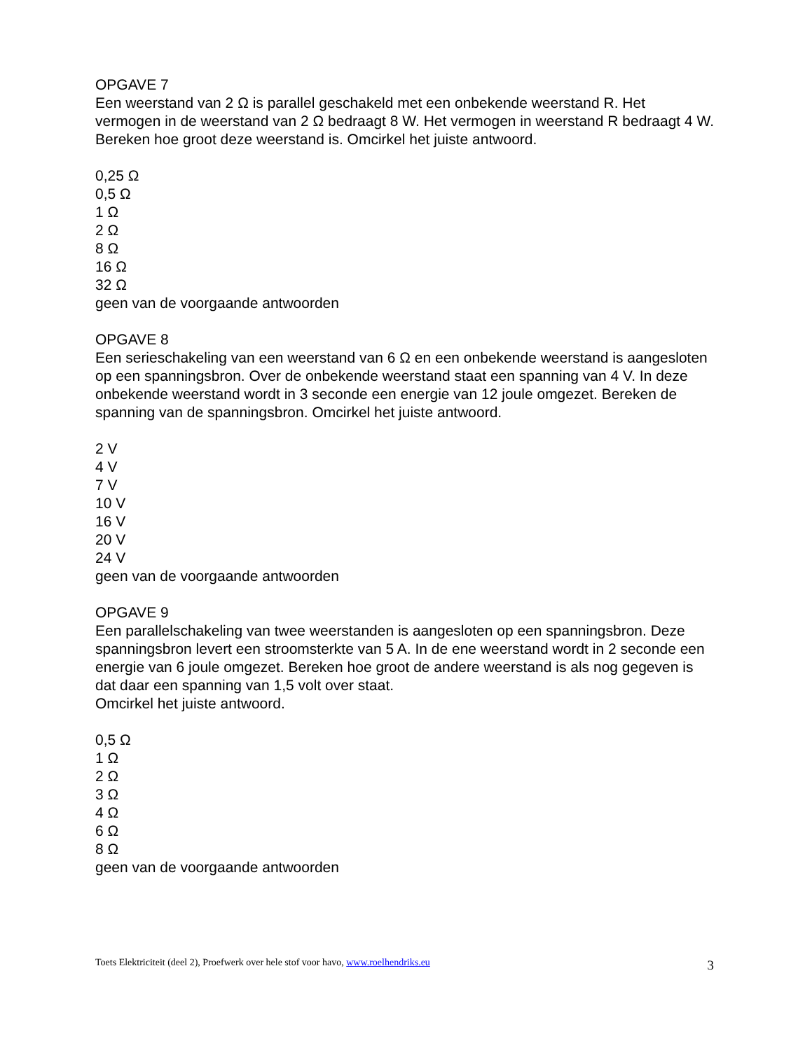OPGAVE 7
Een weerstand van 2 Ω is parallel geschakeld met een onbekende weerstand R. Het vermogen in de weerstand van 2 Ω bedraagt 8 W. Het vermogen in weerstand R bedraagt 4 W. Bereken hoe groot deze weerstand is. Omcirkel het juiste antwoord.
0,25 Ω
0,5 Ω
1 Ω
2 Ω
8 Ω
16 Ω
32 Ω
geen van de voorgaande antwoorden
OPGAVE 8
Een serieschakeling van een weerstand van 6 Ω en een onbekende weerstand is aangesloten op een spanningsbron. Over de onbekende weerstand staat een spanning van 4 V. In deze onbekende weerstand wordt in 3 seconde een energie van 12 joule omgezet. Bereken de spanning van de spanningsbron. Omcirkel het juiste antwoord.
2 V
4 V
7 V
10 V
16 V
20 V
24 V
geen van de voorgaande antwoorden
OPGAVE 9
Een parallelschakeling van twee weerstanden is aangesloten op een spanningsbron. Deze spanningsbron levert een stroomsterkte van 5 A. In de ene weerstand wordt in 2 seconde een energie van 6 joule omgezet. Bereken hoe groot de andere weerstand is als nog gegeven is dat daar een spanning van 1,5 volt over staat.
Omcirkel het juiste antwoord.
0,5 Ω
1 Ω
2 Ω
3 Ω
4 Ω
6 Ω
8 Ω
geen van de voorgaande antwoorden
Toets Elektriciteit (deel 2), Proefwerk over hele stof voor havo, www.roelhendriks.eu 3